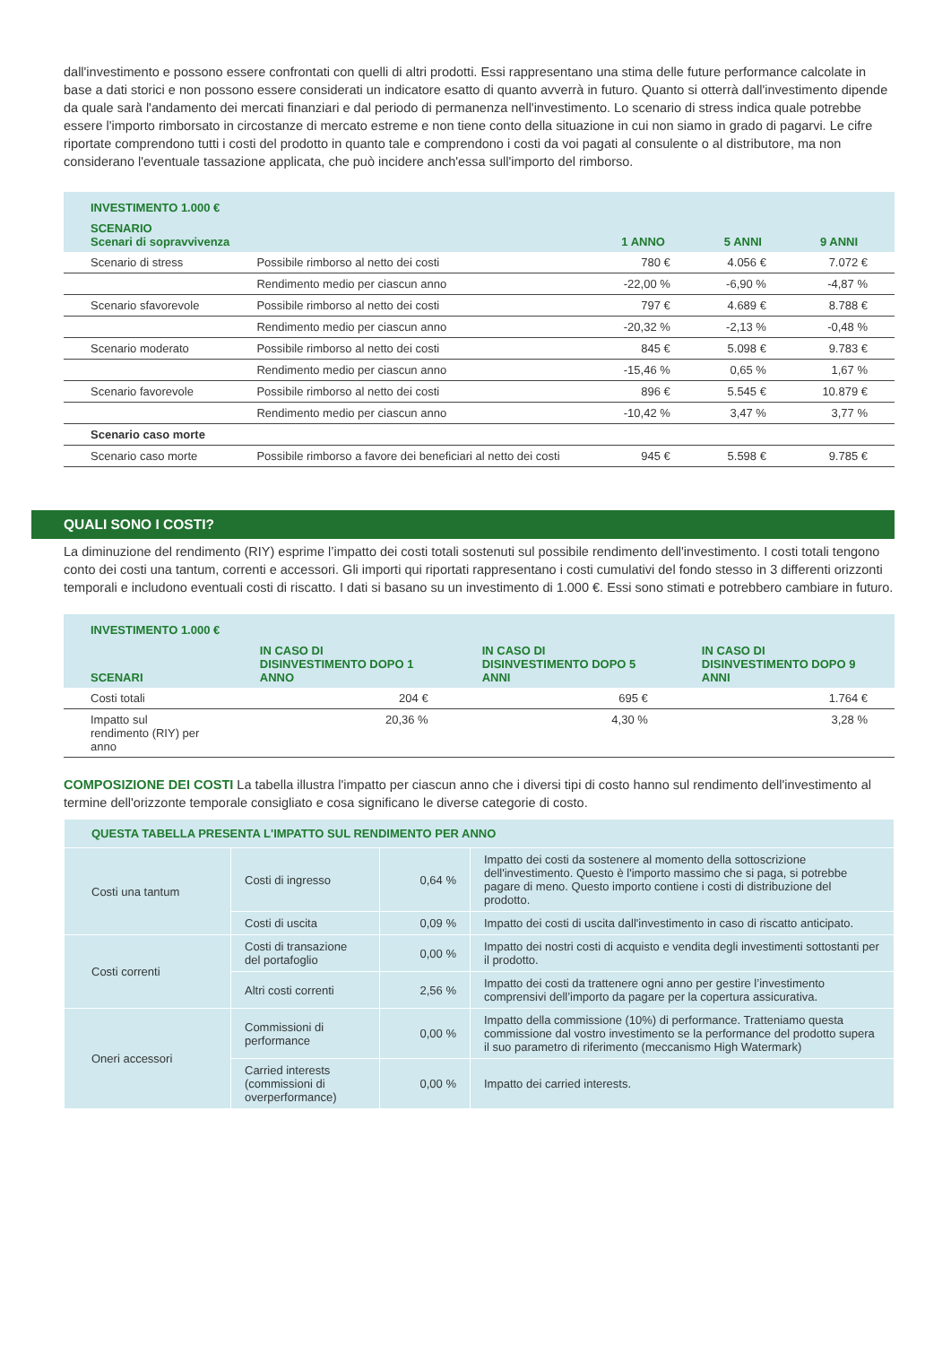dall'investimento e possono essere confrontati con quelli di altri prodotti. Essi rappresentano una stima delle future performance calcolate in base a dati storici e non possono essere considerati un indicatore esatto di quanto avverrà in futuro. Quanto si otterrà dall'investimento dipende da quale sarà l'andamento dei mercati finanziari e dal periodo di permanenza nell'investimento. Lo scenario di stress indica quale potrebbe essere l'importo rimborsato in circostanze di mercato estreme e non tiene conto della situazione in cui non siamo in grado di pagarvi. Le cifre riportate comprendono tutti i costi del prodotto in quanto tale e comprendono i costi da voi pagati al consulente o al distributore, ma non considerano l'eventuale tassazione applicata, che può incidere anch'essa sull'importo del rimborso.
| INVESTIMENTO 1.000 € | | | | |
| --- | --- | --- | --- | --- |
| SCENARIO Scenari di sopravvivenza | | 1 ANNO | 5 ANNI | 9 ANNI |
| Scenario di stress | Possibile rimborso al netto dei costi | 780 € | 4.056 € | 7.072 € |
| | Rendimento medio per ciascun anno | -22,00 % | -6,90 % | -4,87 % |
| Scenario sfavorevole | Possibile rimborso al netto dei costi | 797 € | 4.689 € | 8.788 € |
| | Rendimento medio per ciascun anno | -20,32 % | -2,13 % | -0,48 % |
| Scenario moderato | Possibile rimborso al netto dei costi | 845 € | 5.098 € | 9.783 € |
| | Rendimento medio per ciascun anno | -15,46 % | 0,65 % | 1,67 % |
| Scenario favorevole | Possibile rimborso al netto dei costi | 896 € | 5.545 € | 10.879 € |
| | Rendimento medio per ciascun anno | -10,42 % | 3,47 % | 3,77 % |
| Scenario caso morte | | | | |
| Scenario caso morte | Possibile rimborso a favore dei beneficiari al netto dei costi | 945 € | 5.598 € | 9.785 € |
QUALI SONO I COSTI?
La diminuzione del rendimento (RIY) esprime l’impatto dei costi totali sostenuti sul possibile rendimento dell'investimento. I costi totali tengono conto dei costi una tantum, correnti e accessori. Gli importi qui riportati rappresentano i costi cumulativi del fondo stesso in 3 differenti orizzonti temporali e includono eventuali costi di riscatto. I dati si basano su un investimento di 1.000 €. Essi sono stimati e potrebbero cambiare in futuro.
| INVESTIMENTO 1.000 € | | | |
| --- | --- | --- | --- |
| SCENARI | IN CASO DI DISINVESTIMENTO DOPO 1 ANNO | IN CASO DI DISINVESTIMENTO DOPO 5 ANNI | IN CASO DI DISINVESTIMENTO DOPO 9 ANNI |
| Costi totali | 204 € | 695 € | 1.764 € |
| Impatto sul rendimento (RIY) per anno | 20,36 % | 4,30 % | 3,28 % |
COMPOSIZIONE DEI COSTI La tabella illustra l'impatto per ciascun anno che i diversi tipi di costo hanno sul rendimento dell'investimento al termine dell'orizzonte temporale consigliato e cosa significano le diverse categorie di costo.
| QUESTA TABELLA PRESENTA L'IMPATTO SUL RENDIMENTO PER ANNO | | | |
| Costi una tantum | Costi di ingresso | 0,64 % | Impatto dei costi da sostenere al momento della sottoscrizione dell'investimento. Questo è l'importo massimo che si paga, si potrebbe pagare di meno. Questo importo contiene i costi di distribuzione del prodotto. |
| | Costi di uscita | 0,09 % | Impatto dei costi di uscita dall'investimento in caso di riscatto anticipato. |
| Costi correnti | Costi di transazione del portafoglio | 0,00 % | Impatto dei nostri costi di acquisto e vendita degli investimenti sottostanti per il prodotto. |
| | Altri costi correnti | 2,56 % | Impatto dei costi da trattenere ogni anno per gestire l’investimento comprensivi dell’importo da pagare per la copertura assicurativa. |
| Oneri accessori | Commissioni di performance | 0,00 % | Impatto della commissione (10%) di performance. Tratteniamo questa commissione dal vostro investimento se la performance del prodotto supera il suo parametro di riferimento (meccanismo High Watermark) |
| | Carried interests (commissioni di overperformance) | 0,00 % | Impatto dei carried interests. |